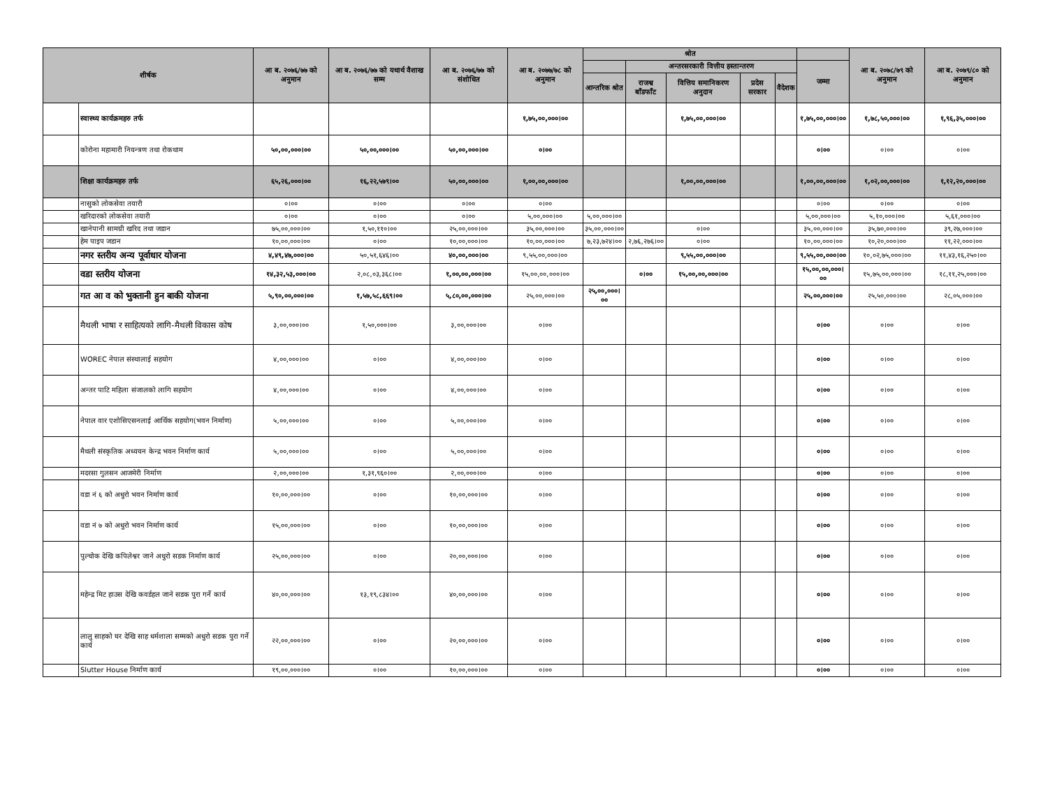| शीर्षक | | आ ब. २०७६/७७ को अनुमान | आ ब. २०७६/७७ को यथार्थ वैशाख सम्म | आ ब. २०७६/७७ को संशोधित | आ ब. २०७७/७८ को अनुमान | श्रोत | | | | | | आ ब. २०७८/७९ को अनुमान | आ ब. २०७९/८० को अनुमान |
| --- | --- | --- | --- | --- | --- | --- | --- | --- | --- | --- | --- | --- | --- |
| | | | | | | | अन्तरसरकारी वित्तीय हस्तान्तरण | | | | जम्मा | | |
| | | | | | | आन्तरिक श्रोत | राजश्व बाँडफाँट | वित्तिय समानिकरण अनुदान | प्रदेस सरकार | वैदेशक | | | |
| | स्वास्थ्य कार्यक्रमहरु तर्फ | | | | १,७५,००,०००।०० | | | १,७५,००,०००।०० | | | १,७५,००,०००।०० | १,७८,५०,०००।०० | १,९६,३५,०००।०० |
| | कोरोना महामारी नियन्त्रण तथा रोकथाम | ५०,००,०००।०० | ५०,००,०००।०० | ५०,००,०००।०० | ०।०० | | | | | | ०।०० | ०।०० | ०।०० |
| | शिक्षा कार्यक्रमहरु तर्फ | ६५,२६,०००।०० | १६,२२,५७९।०० | ५०,००,०००।०० | १,००,००,०००।०० | | | १,००,००,०००।०० | | | १,००,००,०००।०० | १,०२,००,०००।०० | १,१२,२०,०००।०० |
| | नासुको लोकसेवा तयारी | ०।०० | ०।०० | ०।०० | ०।०० | | | | | | ०।०० | ०।०० | ०।०० |
| | खरिदारको लोकसेवा तयारी | ०।०० | ०।०० | ०।०० | ५,००,०००।०० | ५,००,०००।०० | | | | | ५,००,०००।०० | ५,१०,०००।०० | ५,६१,०००।०० |
| | खानेपानी सामग्री खरिद तथा जडान | ७५,००,०००।०० | १,५०,११०।०० | २५,००,०००।०० | ३५,००,०००।०० | ३५,००,०००।०० | | ०।०० | | | ३५,००,०००।०० | ३५,७०,०००।०० | ३९,२७,०००।०० |
| | हेम पाइप जडान | १०,००,०००।०० | ०।०० | १०,००,०००।०० | १०,००,०००।०० | ७,२३,७२४।०० | २,७६,२७६।०० | ०।०० | | | १०,००,०००।०० | १०,२०,०००।०० | ११,२२,०००।०० |
| | नगर स्तरीय अन्य पूर्वाधार योजना | ४,४९,४७,०००।०० | ५०,५१,६४६।०० | ४०,००,०००।०० | ९,५५,००,०००।०० | | | ९,५५,००,०००।०० | | | ९,५५,००,०००।०० | १०,०२,७५,०००।०० | ११,४३,१६,२५०।०० |
| | वडा स्तरीय योजना | १४,३२,५३,०००।०० | २,०८,०३,३६८।०० | १,००,००,०००।०० | १५,००,००,०००।०० | | ०।०० | १५,००,००,०००।०० | | | १५,००,००,०००।०० | १५,७५,००,०००।०० | १८,११,२५,०००।०० |
| | गत आ व को भुक्तानी हुन बाकी योजना | ५,९०,००,०००।०० | १,५७,५८,६६९।०० | ५,८०,००,०००।०० | २५,००,०००।०० | २५,००,०००।०० | | | | | २५,००,०००।०० | २५,५०,०००।०० | २८,०५,०००।०० |
| | मैथली भाषा र साहित्यको लागि-मैथली विकास कोष | ३,००,०००।०० | १,५०,०००।०० | ३,००,०००।०० | ०।०० | | | | | | ०।०० | ०।०० | ०।०० |
| | WOREC नेपाल संस्थालाई सहयोग | ४,००,०००।०० | ०।०० | ४,००,०००।०० | ०।०० | | | | | | ०।०० | ०।०० | ०।०० |
| | अन्तर पाटि महिला संजालको लागि सहयोग | ४,००,०००।०० | ०।०० | ४,००,०००।०० | ०।०० | | | | | | ०।०० | ०।०० | ०।०० |
| | नेपाल वार एशोसिएसनलाई आर्थिक सहयोग(भवन निर्माण) | ५,००,०००।०० | ०।०० | ५,००,०००।०० | ०।०० | | | | | | ०।०० | ०।०० | ०।०० |
| | मैथली संस्कृतिक अध्ययन केन्द्र भवन निर्माण कार्य | ५,००,०००।०० | ०।०० | ५,००,०००।०० | ०।०० | | | | | | ०।०० | ०।०० | ०।०० |
| | मदरसा गुलसन आजमेरी निर्माण | २,००,०००।०० | १,३१,९६०।०० | २,००,०००।०० | ०।०० | | | | | | ०।०० | ०।०० | ०।०० |
| | वडा नं ६ को अधुरो भवन निर्माण कार्य | १०,००,०००।०० | ०।०० | १०,००,०००।०० | ०।०० | | | | | | ०।०० | ०।०० | ०।०० |
| | वडा नं ७ को अधुरो भवन निर्माण कार्य | १५,००,०००।०० | ०।०० | १०,००,०००।०० | ०।०० | | | | | | ०।०० | ०।०० | ०।०० |
| | पुल्चोक देखि कपिलेश्वर जाने अधुरो सडक निर्माण कार्य | २५,००,०००।०० | ०।०० | २०,००,०००।०० | ०।०० | | | | | | ०।०० | ०।०० | ०।०० |
| | महेन्द्र मिट हाउस देखि कवर्डहल जाने सडक पुरा गर्ने कार्य | ४०,००,०००।०० | १३,१९,८३४।०० | ४०,००,०००।०० | ०।०० | | | | | | ०।०० | ०।०० | ०।०० |
| | लालु साहको घर देखि साह धर्मशाला सम्मको अधुरो सडक पुरा गर्ने कार्य | २२,००,०००।०० | ०।०० | २०,००,०००।०० | ०।०० | | | | | | ०।०० | ०।०० | ०।०० |
| | Slutter House निर्माण कार्य | १९,००,०००।०० | ०।०० | १०,००,०००।०० | ०।०० | | | | | | ०।०० | ०।०० | ०।०० |